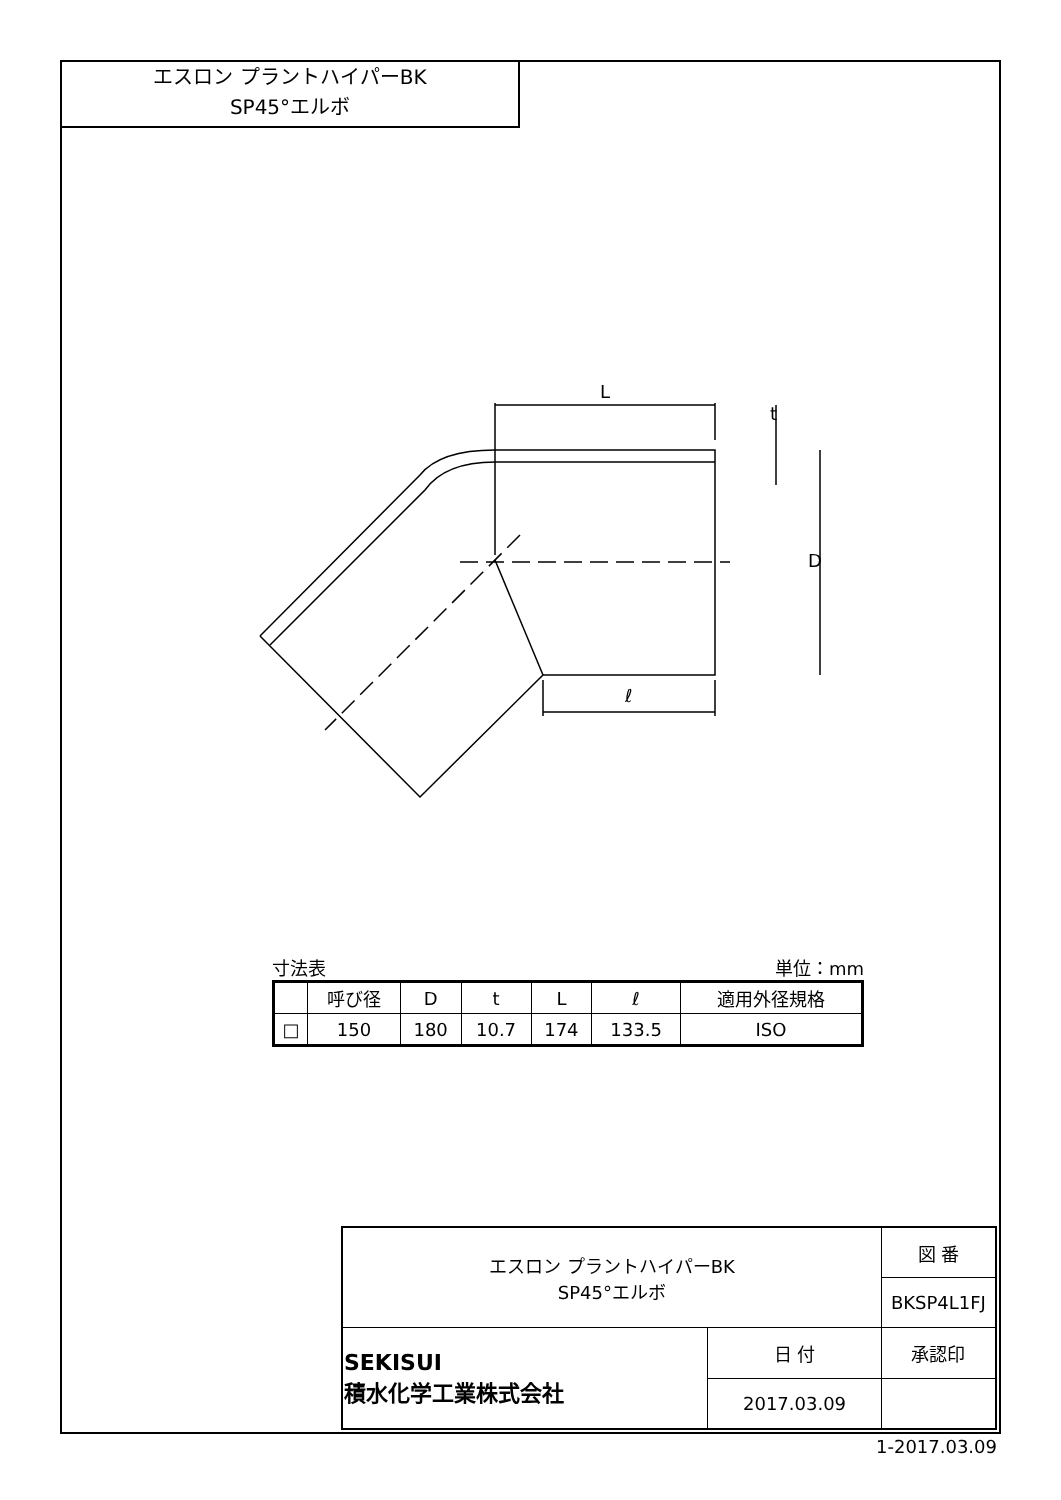エスロン プラントハイパーBK
SP45°エルボ
L
ℓ
D
t
寸法表 単位：mm
| | 呼び径 | D | t | L | ℓ | 適用外径規格 |
| --- | --- | --- | --- | --- | --- | --- |
| □ | 150 | 180 | 10.7 | 174 | 133.5 | ISO |
| エスロン プラントハイパーBK SP45°エルボ | | 図 番 |
| | | BKSP4L1FJ |
| SEKISUI 積水化学工業株式会社 | 日 付 | 承認印 |
| | 2017.03.09 | |
1-2017.03.09